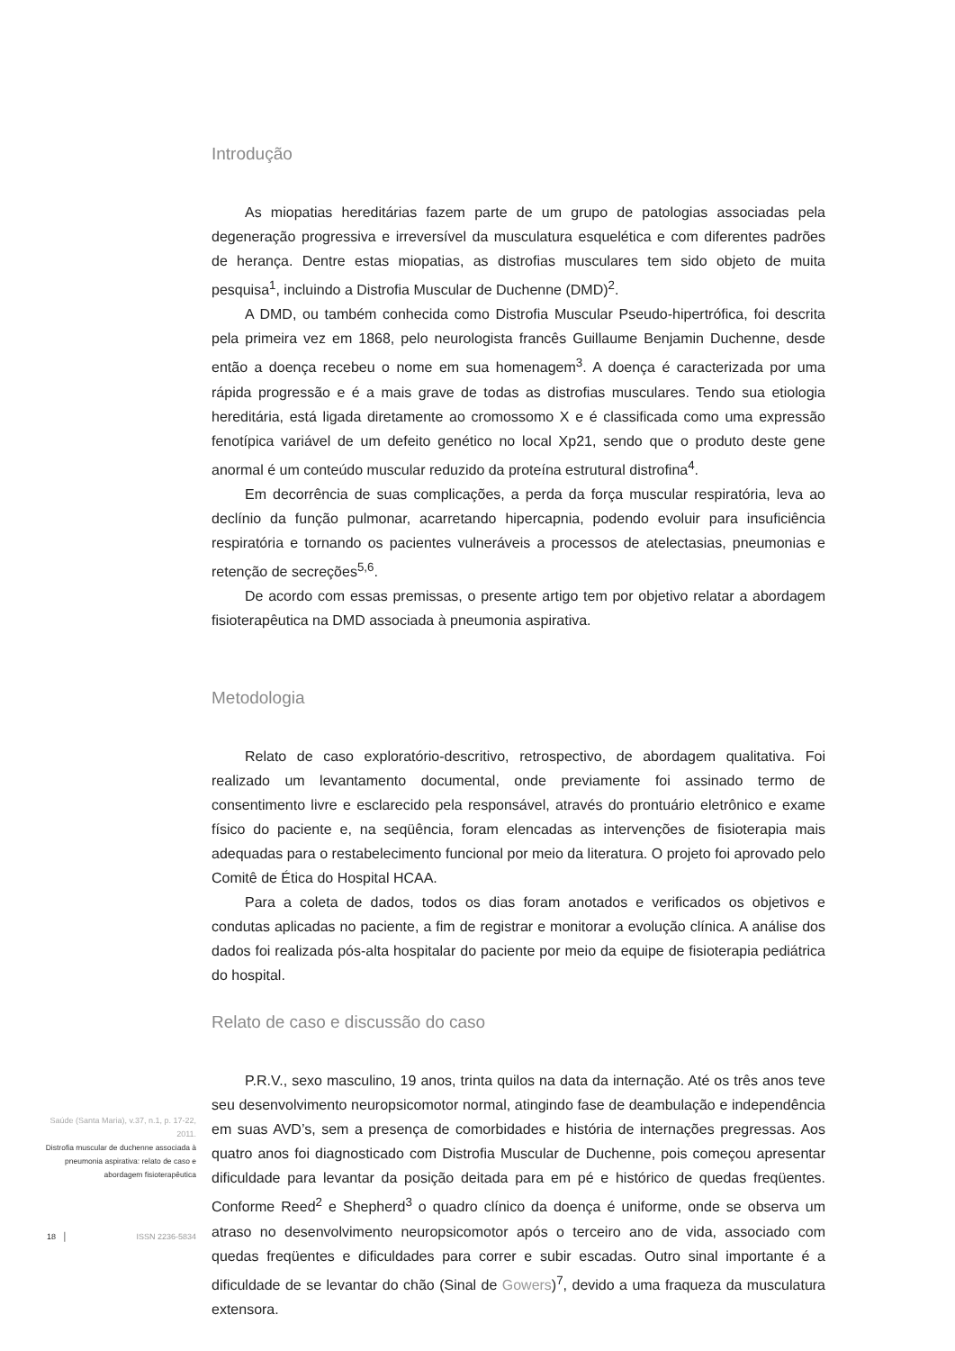Introdução
As miopatias hereditárias fazem parte de um grupo de patologias associadas pela degeneração progressiva e irreversível da musculatura esquelética e com diferentes padrões de herança. Dentre estas miopatias, as distrofias musculares tem sido objeto de muita pesquisa<sup>1</sup>, incluindo a Distrofia Muscular de Duchenne (DMD)<sup>2</sup>.
A DMD, ou também conhecida como Distrofia Muscular Pseudo-hipertrófica, foi descrita pela primeira vez em 1868, pelo neurologista francês Guillaume Benjamin Duchenne, desde então a doença recebeu o nome em sua homenagem<sup>3</sup>. A doença é caracterizada por uma rápida progressão e é a mais grave de todas as distrofias musculares. Tendo sua etiologia hereditária, está ligada diretamente ao cromossomo X e é classificada como uma expressão fenotípica variável de um defeito genético no local Xp21, sendo que o produto deste gene anormal é um conteúdo muscular reduzido da proteína estrutural distrofina<sup>4</sup>.
Em decorrência de suas complicações, a perda da força muscular respiratória, leva ao declínio da função pulmonar, acarretando hipercapnia, podendo evoluir para insuficiência respiratória e tornando os pacientes vulneráveis a processos de atelectasias, pneumonias e retenção de secreções<sup>5,6</sup>.
De acordo com essas premissas, o presente artigo tem por objetivo relatar a abordagem fisioterapêutica na DMD associada à pneumonia aspirativa.
Metodologia
Relato de caso exploratório-descritivo, retrospectivo, de abordagem qualitativa. Foi realizado um levantamento documental, onde previamente foi assinado termo de consentimento livre e esclarecido pela responsável, através do prontuário eletrônico e exame físico do paciente e, na seqüência, foram elencadas as intervenções de fisioterapia mais adequadas para o restabelecimento funcional por meio da literatura. O projeto foi aprovado pelo Comitê de Ética do Hospital HCAA.
Para a coleta de dados, todos os dias foram anotados e verificados os objetivos e condutas aplicadas no paciente, a fim de registrar e monitorar a evolução clínica. A análise dos dados foi realizada pós-alta hospitalar do paciente por meio da equipe de fisioterapia pediátrica do hospital.
Relato de caso e discussão do caso
P.R.V., sexo masculino, 19 anos, trinta quilos na data da internação. Até os três anos teve seu desenvolvimento neuropsicomotor normal, atingindo fase de deambulação e independência em suas AVD’s, sem a presença de comorbidades e história de internações pregressas. Aos quatro anos foi diagnosticado com Distrofia Muscular de Duchenne, pois começou apresentar dificuldade para levantar da posição deitada para em pé e histórico de quedas freqüentes. Conforme Reed<sup>2</sup> e Shepherd<sup>3</sup> o quadro clínico da doença é uniforme, onde se observa um atraso no desenvolvimento neuropsicomotor após o terceiro ano de vida, associado com quedas freqüentes e dificuldades para correr e subir escadas. Outro sinal importante é a dificuldade de se levantar do chão (Sinal de Gowers)<sup>7</sup>, devido a uma fraqueza da musculatura extensora.
Saúde (Santa Maria), v.37, n.1, p. 17-22, 2011.
Distrofia muscular de duchenne associada à pneumonia aspirativa: relato de caso e abordagem fisioterapêutica
18 │ ISSN 2236-5834